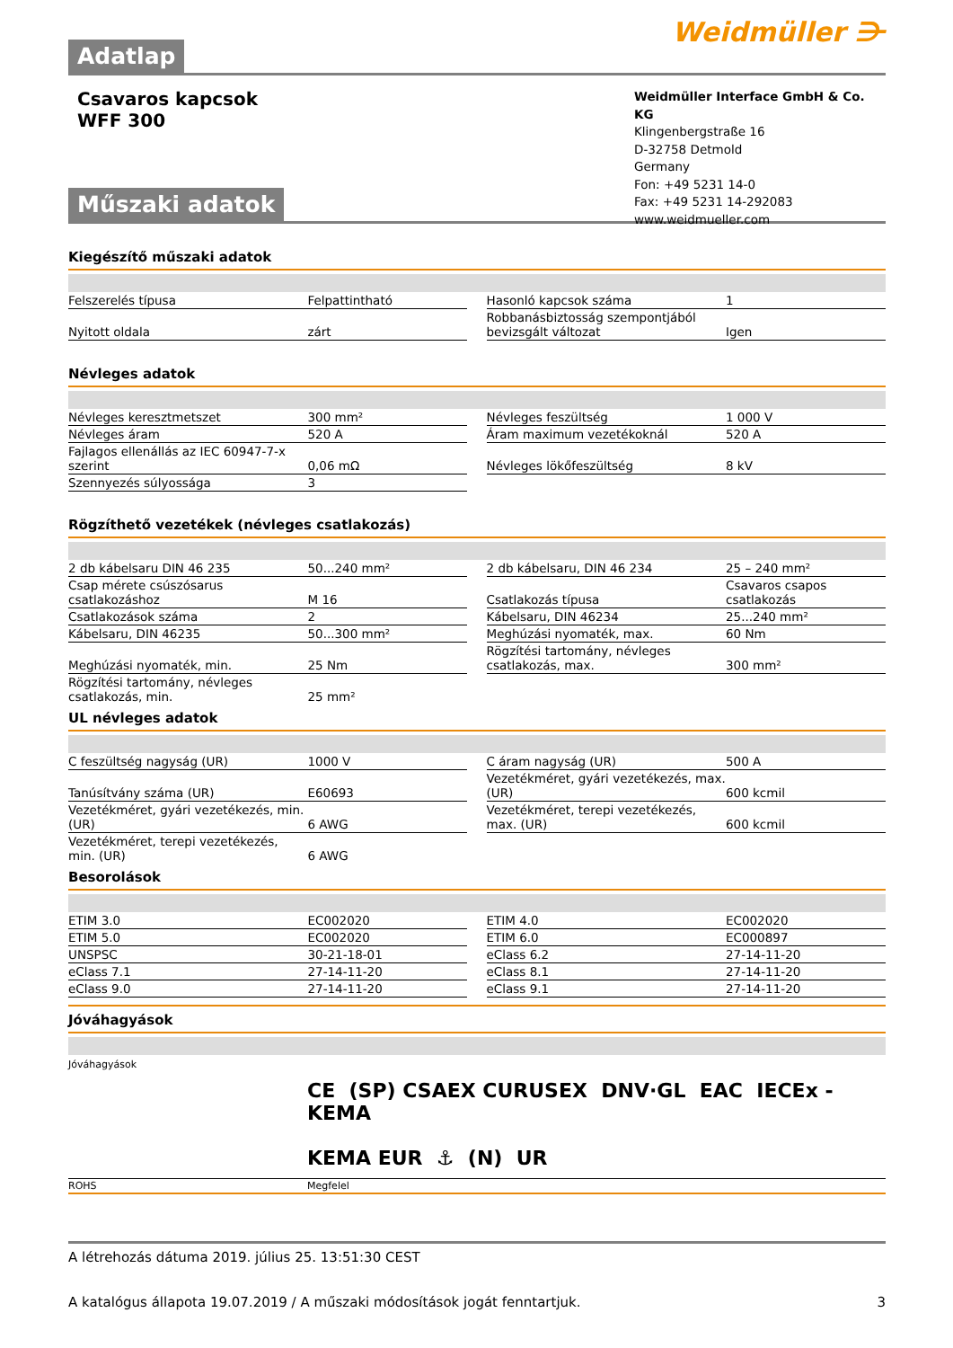Weidmüller ⋺
Adatlap
Csavaros kapcsok
WFF 300
Weidmüller Interface GmbH & Co. KG
Klingenbergstraße 16
D-32758 Detmold
Germany
Fon: +49 5231 14-0
Fax: +49 5231 14-292083
www.weidmueller.com
Műszaki adatok
Kiegészítő műszaki adatok
| Felszerelés típusa | Felpattintható | | Hasonló kapcsok száma | 1 |
| Nyitott oldala | zárt | | Robbanásbiztosság szempontjából bevizsgált változat | Igen |
Névleges adatok
| Névleges keresztmetszet | 300 mm² | | Névleges feszültség | 1 000 V |
| Névleges áram | 520 A | | Áram maximum vezetékoknál | 520 A |
| Fajlagos ellenállás az IEC 60947-7-x szerint | 0,06 mΩ | | Névleges lökőfeszültség | 8 kV |
| Szennyezés súlyossága | 3 | | | |
Rögzíthető vezetékek (névleges csatlakozás)
| 2 db kábelsaru DIN 46 235 | 50...240 mm² | | 2 db kábelsaru, DIN 46 234 | 25 – 240 mm² |
| Csap mérete csúszósarus csatlakozáshoz | M 16 | | Csatlakozás típusa | Csavaros csapos csatlakozás |
| Csatlakozások száma | 2 | | Kábelsaru, DIN 46234 | 25...240 mm² |
| Kábelsaru, DIN 46235 | 50...300 mm² | | Meghúzási nyomaték, max. | 60 Nm |
| Meghúzási nyomaték, min. | 25 Nm | | Rögzítési tartomány, névleges csatlakozás, max. | 300 mm² |
| Rögzítési tartomány, névleges csatlakozás, min. | 25 mm² | | | |
UL névleges adatok
| C feszültség nagyság (UR) | 1000 V | | C áram nagyság (UR) | 500 A |
| Tanúsítvány száma (UR) | E60693 | | Vezetékméret, gyári vezetékezés, max. (UR) | 600 kcmil |
| Vezetékméret, gyári vezetékezés, min. (UR) | 6 AWG | | Vezetékméret, terepi vezetékezés, max. (UR) | 600 kcmil |
| Vezetékméret, terepi vezetékezés, min. (UR) | 6 AWG | | | |
Besorolások
| ETIM 3.0 | EC002020 | | ETIM 4.0 | EC002020 |
| ETIM 5.0 | EC002020 | | ETIM 6.0 | EC000897 |
| UNSPSC | 30-21-18-01 | | eClass 6.2 | 27-14-11-20 |
| eClass 7.1 | 27-14-11-20 | | eClass 8.1 | 27-14-11-20 |
| eClass 9.0 | 27-14-11-20 | | eClass 9.1 | 27-14-11-20 |
Jóváhagyások
Jóváhagyások
CE (SP) CSAEX CURUSEX DNV·GL EAC IECEx - KEMA
KEMA EUR ⚓ (N) UR
| ROHS | Megfelel |
A létrehozás dátuma 2019. július 25. 13:51:30 CEST
A katalógus állapota 19.07.2019 / A műszaki módosítások jogát fenntartjuk. 3